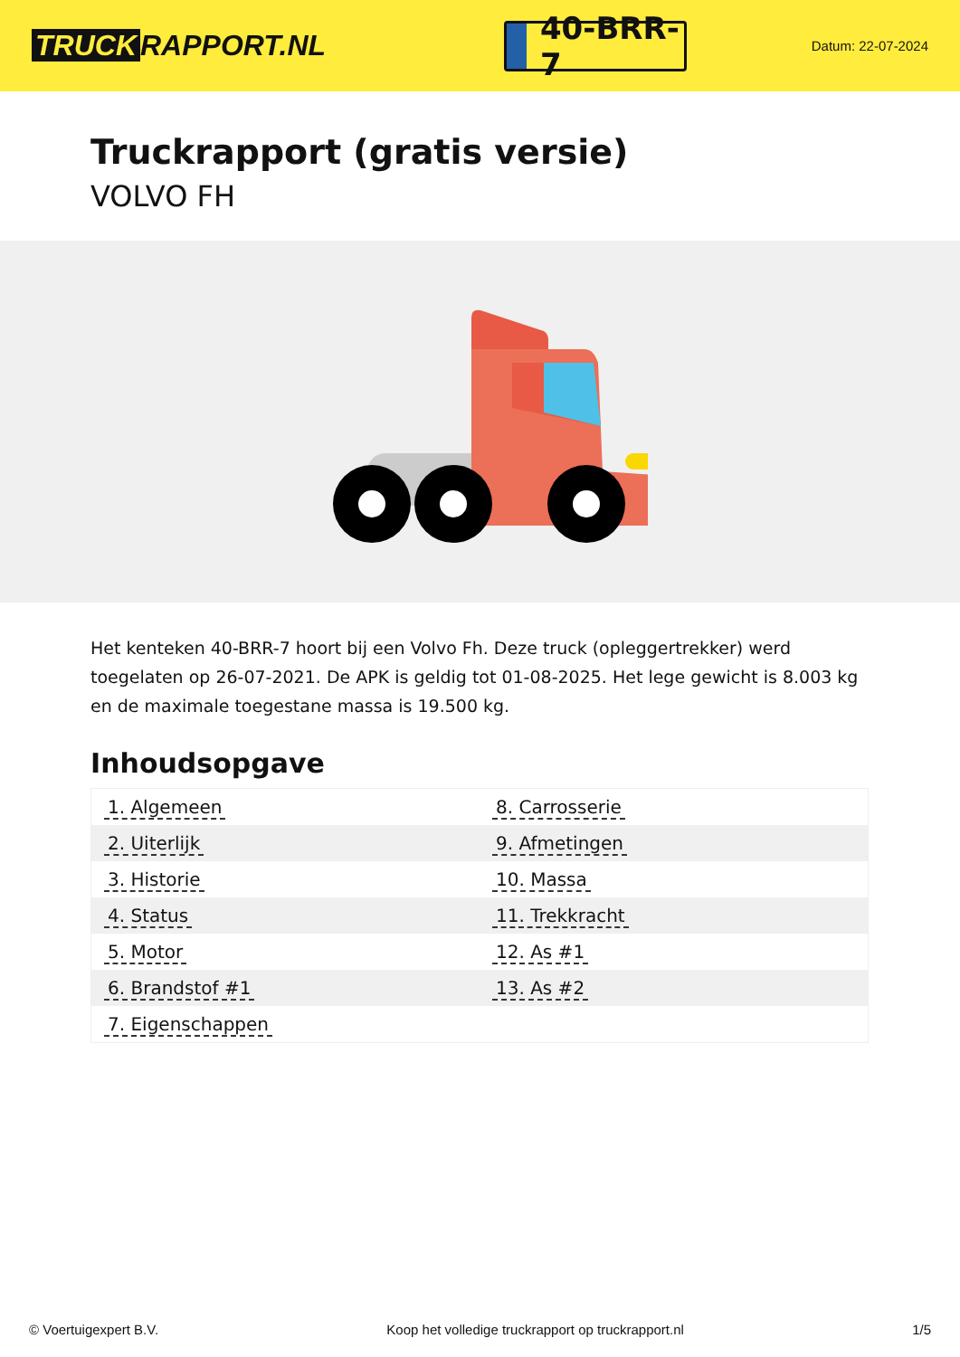TRUCK RAPPORT.NL
40-BRR-7
Datum: 22-07-2024
Truckrapport (gratis versie)
VOLVO FH
Het kenteken 40-BRR-7 hoort bij een Volvo Fh. Deze truck (opleggertrekker) werd toegelaten op 26-07-2021. De APK is geldig tot 01-08-2025. Het lege gewicht is 8.003 kg en de maximale toegestane massa is 19.500 kg.
Inhoudsopgave
| 1. Algemeen | 8. Carrosserie |
| 2. Uiterlijk | 9. Afmetingen |
| 3. Historie | 10. Massa |
| 4. Status | 11. Trekkracht |
| 5. Motor | 12. As #1 |
| 6. Brandstof #1 | 13. As #2 |
| 7. Eigenschappen | |
© Voertuigexpert B.V. Koop het volledige truckrapport op truckrapport.nl 1/5